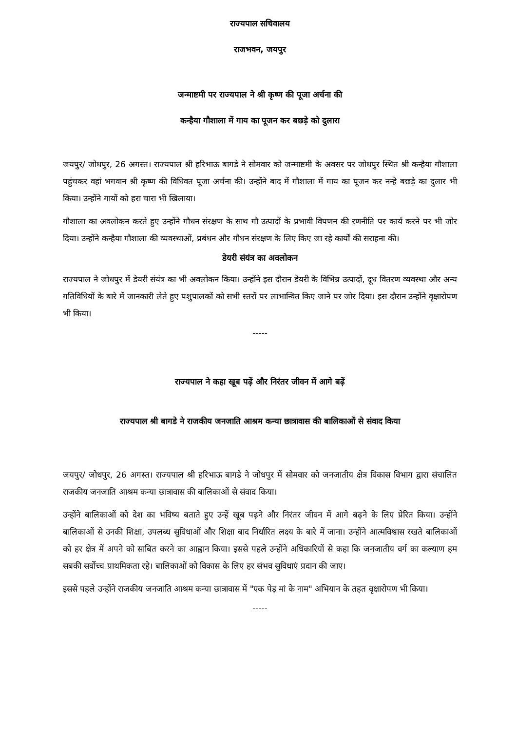राज्यपाल सचिवालय
राजभवन, जयपुर
जन्माष्टमी पर राज्यपाल ने श्री कृष्ण की पूजा अर्चना की
कन्हैया गौशाला में गाय का पूजन कर बछड़े को दुलारा
जयपुर/ जोधपुर, 26 अगस्त। राज्यपाल श्री हरिभाऊ बागडे ने सोमवार को जन्माष्टमी के अवसर पर जोधपुर स्थित श्री कन्हैया गौशाला पहुंचकर वहां भगवान श्री कृष्ण की विधिवत पूजा अर्चना की। उन्होंने बाद में गौशाला में गाय का पूजन कर नन्हे बछड़े का दुलार भी किया। उन्होंने गायों को हरा चारा भी खिलाया।
गौशाला का अवलोकन करते हुए उन्होंने गौधन संरक्षण के साथ गौ उत्पादों के प्रभावी विपणन की रणनीति पर कार्य करने पर भी जोर दिया। उन्होंने कन्हैया गौशाला की व्यवस्थाओं, प्रबंधन और गौधन संरक्षण के लिए किए जा रहे कार्यों की सराहना की।
डेयरी संयंत्र का अवलोकन
राज्यपाल ने जोधपुर में डेयरी संयंत्र का भी अवलोकन किया। उन्होंने इस दौरान डेयरी के विभिन्न उत्पादों, दूध वितरण व्यवस्था और अन्य गतिविधियों के बारे में जानकारी लेते हुए पशुपालकों को सभी स्तरों पर लाभान्वित किए जाने पर जोर दिया। इस दौरान उन्होंने वृक्षारोपण भी किया।
-----
राज्यपाल ने कहा खूब पढ़ें और निरंतर जीवन में आगे बढ़ें
राज्यपाल श्री बागडे ने राजकीय जनजाति आश्रम कन्या छात्रावास की बालिकाओं से संवाद किया
जयपुर/ जोधपुर, 26 अगस्त। राज्यपाल श्री हरिभाऊ बागडे ने जोधपुर में सोमवार को जनजातीय क्षेत्र विकास विभाग द्वारा संचालित राजकीय जनजाति आश्रम कन्या छात्रावास की बालिकाओं से संवाद किया।
उन्होंने बालिकाओं को देश का भविष्य बताते हुए उन्हें खूब पढ़ने और निरंतर जीवन में आगे बढ़ने के लिए प्रेरित किया। उन्होंने बालिकाओं से उनकी शिक्षा, उपलब्ध सुविधाओं और शिक्षा बाद निर्धारित लक्ष्य के बारे में जाना। उन्होंने आत्मविश्वास रखते बालिकाओं को हर क्षेत्र में अपने को साबित करने का आह्वान किया। इससे पहले उन्होंने अधिकारियों से कहा कि जनजातीय वर्ग का कल्याण हम सबकी सर्वोच्च प्राथमिकता रहे। बालिकाओं को विकास के लिए हर संभव सुविधाएं प्रदान की जाए।
इससे पहले उन्होंने राजकीय जनजाति आश्रम कन्या छात्रावास में "एक पेड़ मां के नाम" अभियान के तहत वृक्षारोपण भी किया।
-----